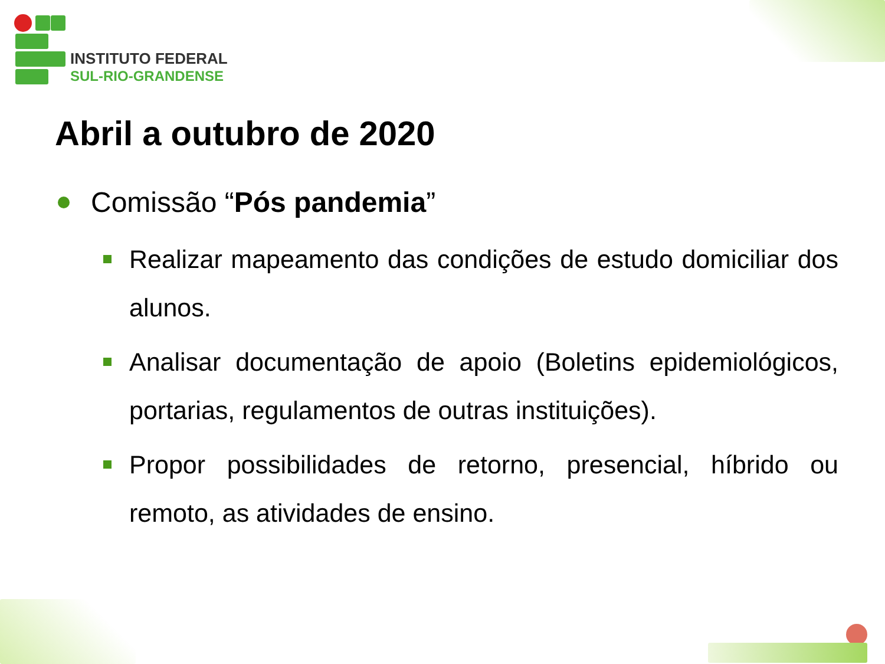INSTITUTO FEDERAL
SUL-RIO-GRANDENSE
Abril a outubro de 2020
Comissão “Pós pandemia”
Realizar mapeamento das condições de estudo domiciliar dos alunos.
Analisar documentação de apoio (Boletins epidemiológicos, portarias, regulamentos de outras instituições).
Propor possibilidades de retorno, presencial, híbrido ou remoto, as atividades de ensino.